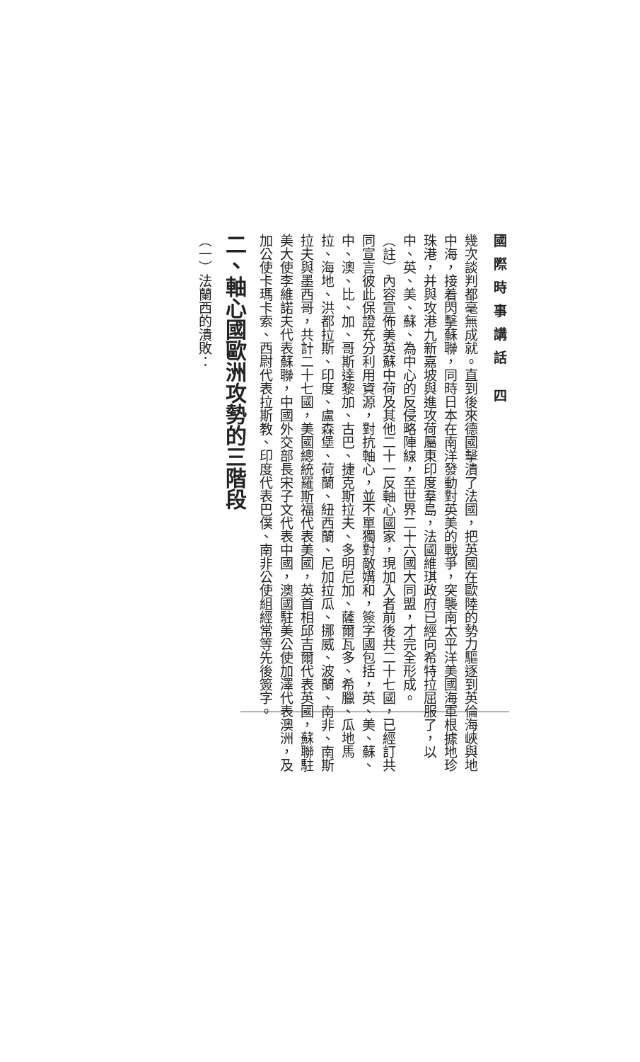國際時事講話 四
幾次談判都毫無成就。直到後來德國擊潰了法國，把英國在歐陸的勢力驅逐到英倫海峽與地中海，接着閃擊蘇聯，同時日本在南洋發動對英美的戰爭，突襲南太平洋美國海軍根據地珍珠港，并與攻港九新嘉坡與進攻荷屬東印度羣島，法國維琪政府已經向希特拉屈服了，以中、英、美、蘇、為中心的反侵略陣線，至世界二十六國大同盟，才完全形成。
（註）內容宣佈美英蘇中荷及其他二十一反軸心國家，現加入者前後共二十七國，已經訂共同宣言彼此保證充分利用資源，對抗軸心，並不單獨對敵媾和，簽字國包括，英、美、蘇、中、澳、比、加、哥斯達黎加、古巴、捷克斯拉夫、多明尼加、薩爾瓦多、希臘、瓜地馬拉、海地、洪都拉斯、印度、盧森堡、荷蘭、紐西蘭、尼加拉瓜、挪威、波蘭、南非、南斯拉夫與墨西哥，共計二十七國，美國總統羅斯福代表美國，英首相邱吉爾代表英國，蘇聯駐美大使李維諾夫代表蘇聯，中國外交部長宋子文代表中國，澳國駐美公使加澤代表澳洲，及加公使卡瑪卡索、西尉代表拉斯教、印度代表巴僕、南非公使組經常等先後簽字。
二、軸心國歐洲攻勢的三階段
（一）法蘭西的潰敗：